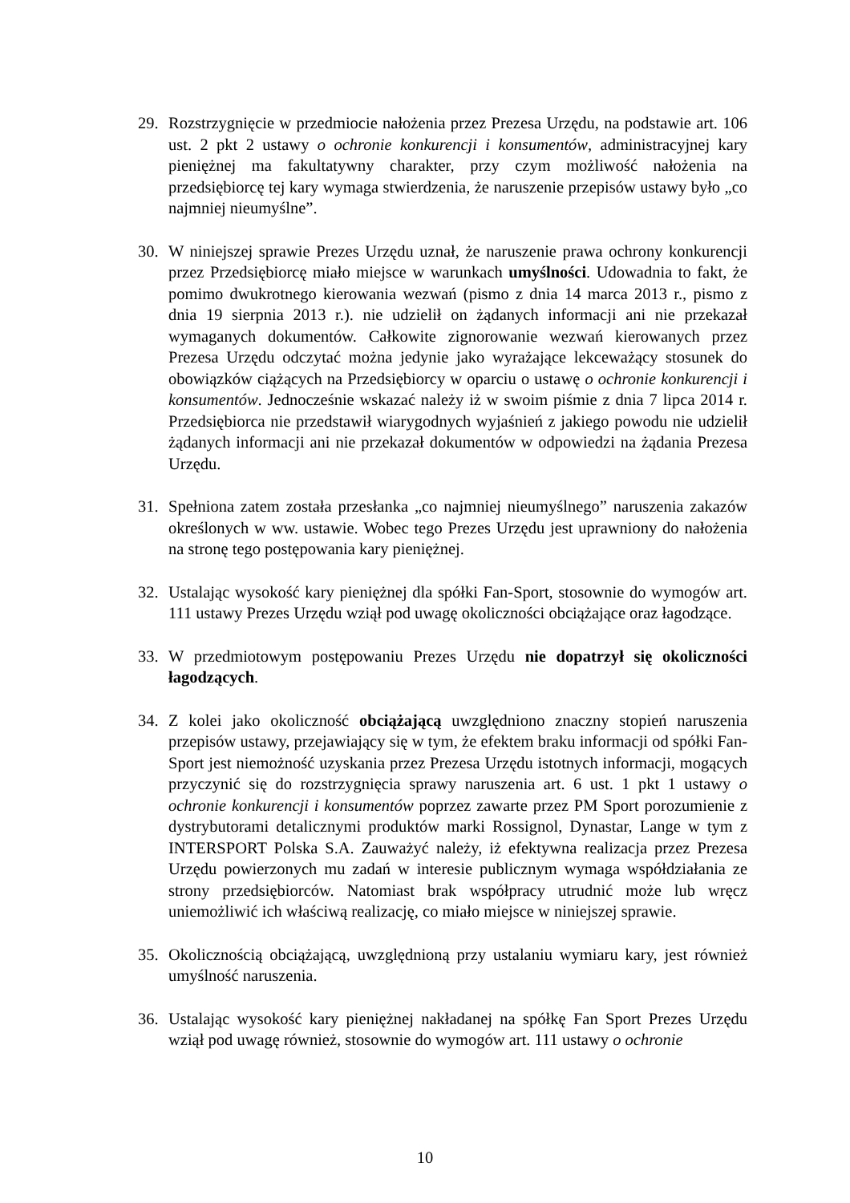29. Rozstrzygnięcie w przedmiocie nałożenia przez Prezesa Urzędu, na podstawie art. 106 ust. 2 pkt 2 ustawy o ochronie konkurencji i konsumentów, administracyjnej kary pieniężnej ma fakultatywny charakter, przy czym możliwość nałożenia na przedsiębiorcę tej kary wymaga stwierdzenia, że naruszenie przepisów ustawy było „co najmniej nieumyślne”.
30. W niniejszej sprawie Prezes Urzędu uznał, że naruszenie prawa ochrony konkurencji przez Przedsiębiorcę miało miejsce w warunkach umyślności. Udowadnia to fakt, że pomimo dwukrotnego kierowania wezwań (pismo z dnia 14 marca 2013 r., pismo z dnia 19 sierpnia 2013 r.). nie udzielił on żądanych informacji ani nie przekazał wymaganych dokumentów. Całkowite zignorowanie wezwań kierowanych przez Prezesa Urzędu odczytać można jedynie jako wyrażające lekceważący stosunek do obowiązków ciążących na Przedsiębiorcy w oparciu o ustawę o ochronie konkurencji i konsumentów. Jednocześnie wskazać należy iż w swoim piśmie z dnia 7 lipca 2014 r. Przedsiębiorca nie przedstawił wiarygodnych wyjaśnień z jakiego powodu nie udzielił żądanych informacji ani nie przekazał dokumentów w odpowiedzi na żądania Prezesa Urzędu.
31. Spełniona zatem została przesłanka „co najmniej nieumyślnego” naruszenia zakazów określonych w ww. ustawie. Wobec tego Prezes Urzędu jest uprawniony do nałożenia na stronę tego postępowania kary pieniężnej.
32. Ustalając wysokość kary pieniężnej dla spółki Fan-Sport, stosownie do wymogów art. 111 ustawy Prezes Urzędu wziął pod uwagę okoliczności obciążające oraz łagodzące.
33. W przedmiotowym postępowaniu Prezes Urzędu nie dopatrzył się okoliczności łagodzących.
34. Z kolei jako okoliczność obciążającą uwzględniono znaczny stopień naruszenia przepisów ustawy, przejawiający się w tym, że efektem braku informacji od spółki Fan-Sport jest niemożność uzyskania przez Prezesa Urzędu istotnych informacji, mogących przyczynić się do rozstrzygnięcia sprawy naruszenia art. 6 ust. 1 pkt 1 ustawy o ochronie konkurencji i konsumentów poprzez zawarte przez PM Sport porozumienie z dystrybutorami detalicznymi produktów marki Rossignol, Dynastar, Lange w tym z INTERSPORT Polska S.A. Zauważyć należy, iż efektywna realizacja przez Prezesa Urzędu powierzonych mu zadań w interesie publicznym wymaga współdziałania ze strony przedsiębiorców. Natomiast brak współpracy utrudnić może lub wręcz uniemożliwić ich właściwą realizację, co miało miejsce w niniejszej sprawie.
35. Okolicznością obciążającą, uwzględnioną przy ustalaniu wymiaru kary, jest również umyślność naruszenia.
36. Ustalając wysokość kary pieniężnej nakładanej na spółkę Fan Sport Prezes Urzędu wziął pod uwagę również, stosownie do wymogów art. 111 ustawy o ochronie
10